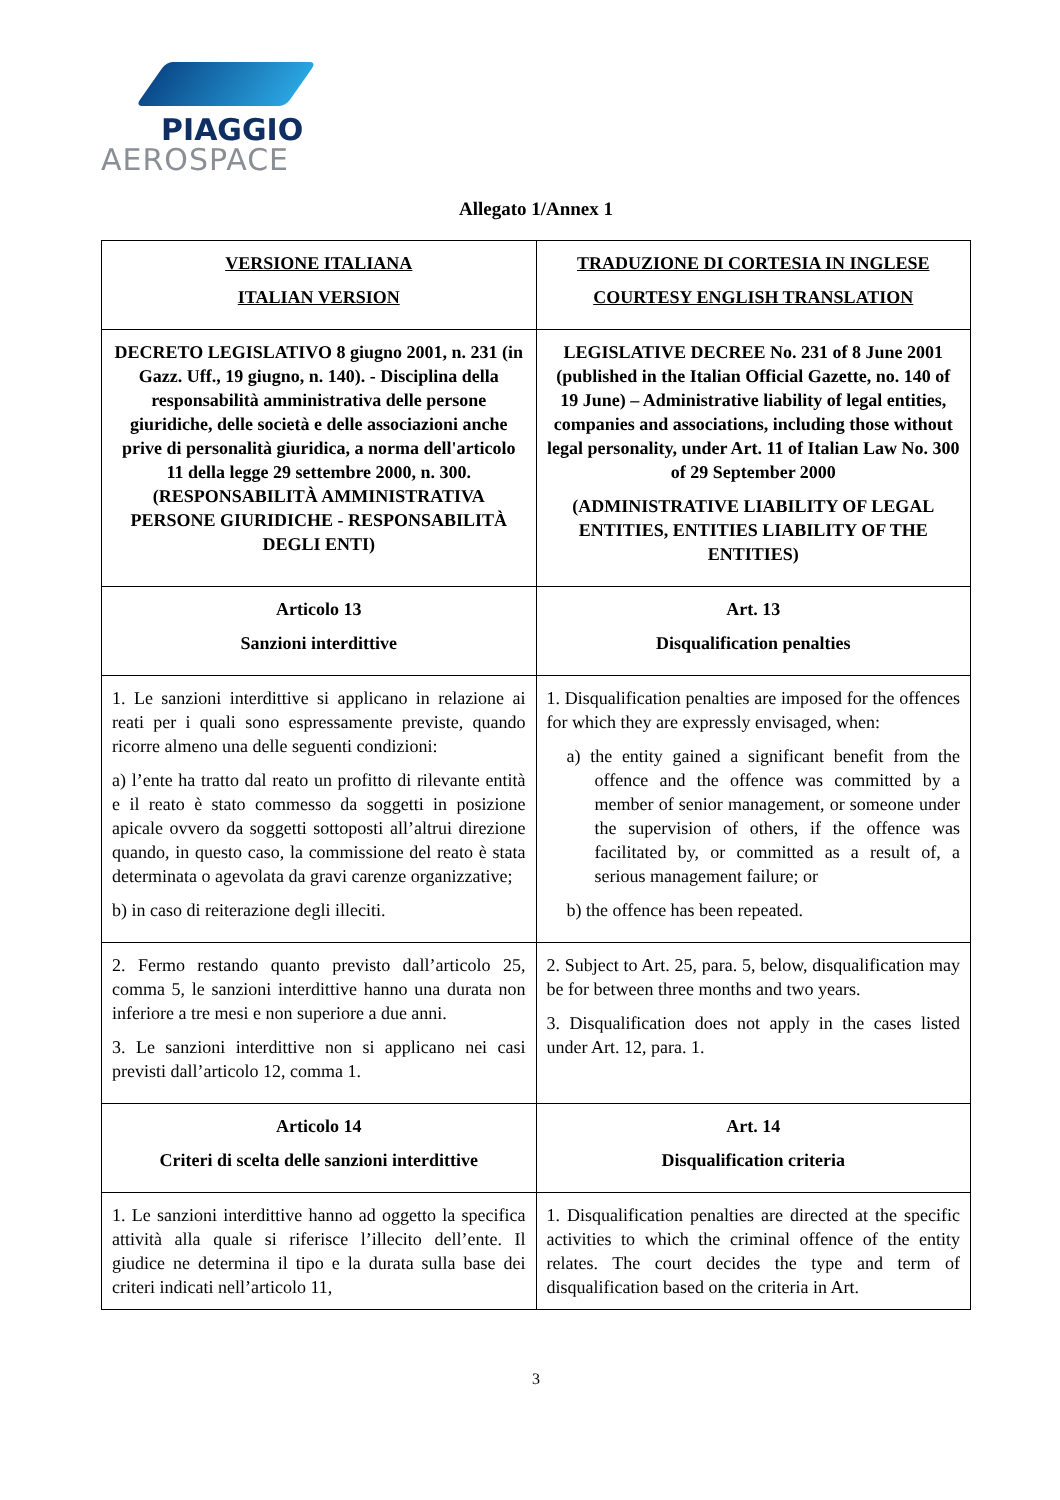PIAGGIO
AEROSPACE
Allegato 1/Annex 1
| VERSIONE ITALIANA ITALIAN VERSION | TRADUZIONE DI CORTESIA IN INGLESE COURTESY ENGLISH TRANSLATION |
| DECRETO LEGISLATIVO 8 giugno 2001, n. 231 (in Gazz. Uff., 19 giugno, n. 140). - Disciplina della responsabilità amministrativa delle persone giuridiche, delle società e delle associazioni anche prive di personalità giuridica, a norma dell'articolo 11 della legge 29 settembre 2000, n. 300. (RESPONSABILITÀ AMMINISTRATIVA PERSONE GIURIDICHE - RESPONSABILITÀ DEGLI ENTI) | LEGISLATIVE DECREE No. 231 of 8 June 2001 (published in the Italian Official Gazette, no. 140 of 19 June) – Administrative liability of legal entities, companies and associations, including those without legal personality, under Art. 11 of Italian Law No. 300 of 29 September 2000 (ADMINISTRATIVE LIABILITY OF LEGAL ENTITIES, ENTITIES LIABILITY OF THE ENTITIES) |
| Articolo 13 Sanzioni interdittive | Art. 13 Disqualification penalties |
| 1. Le sanzioni interdittive si applicano in relazione ai reati per i quali sono espressamente previste, quando ricorre almeno una delle seguenti condizioni: a) l’ente ha tratto dal reato un profitto di rilevante entità e il reato è stato commesso da soggetti in posizione apicale ovvero da soggetti sottoposti all’altrui direzione quando, in questo caso, la commissione del reato è stata determinata o agevolata da gravi carenze organizzative; b) in caso di reiterazione degli illeciti. | 1. Disqualification penalties are imposed for the offences for which they are expressly envisaged, when: a) the entity gained a significant benefit from the offence and the offence was committed by a member of senior management, or someone under the supervision of others, if the offence was facilitated by, or committed as a result of, a serious management failure; or b) the offence has been repeated. |
| 2. Fermo restando quanto previsto dall’articolo 25, comma 5, le sanzioni interdittive hanno una durata non inferiore a tre mesi e non superiore a due anni. 3. Le sanzioni interdittive non si applicano nei casi previsti dall’articolo 12, comma 1. | 2. Subject to Art. 25, para. 5, below, disqualification may be for between three months and two years. 3. Disqualification does not apply in the cases listed under Art. 12, para. 1. |
| Articolo 14 Criteri di scelta delle sanzioni interdittive | Art. 14 Disqualification criteria |
| 1. Le sanzioni interdittive hanno ad oggetto la specifica attività alla quale si riferisce l’illecito dell’ente. Il giudice ne determina il tipo e la durata sulla base dei criteri indicati nell’articolo 11, | 1. Disqualification penalties are directed at the specific activities to which the criminal offence of the entity relates. The court decides the type and term of disqualification based on the criteria in Art. |
3